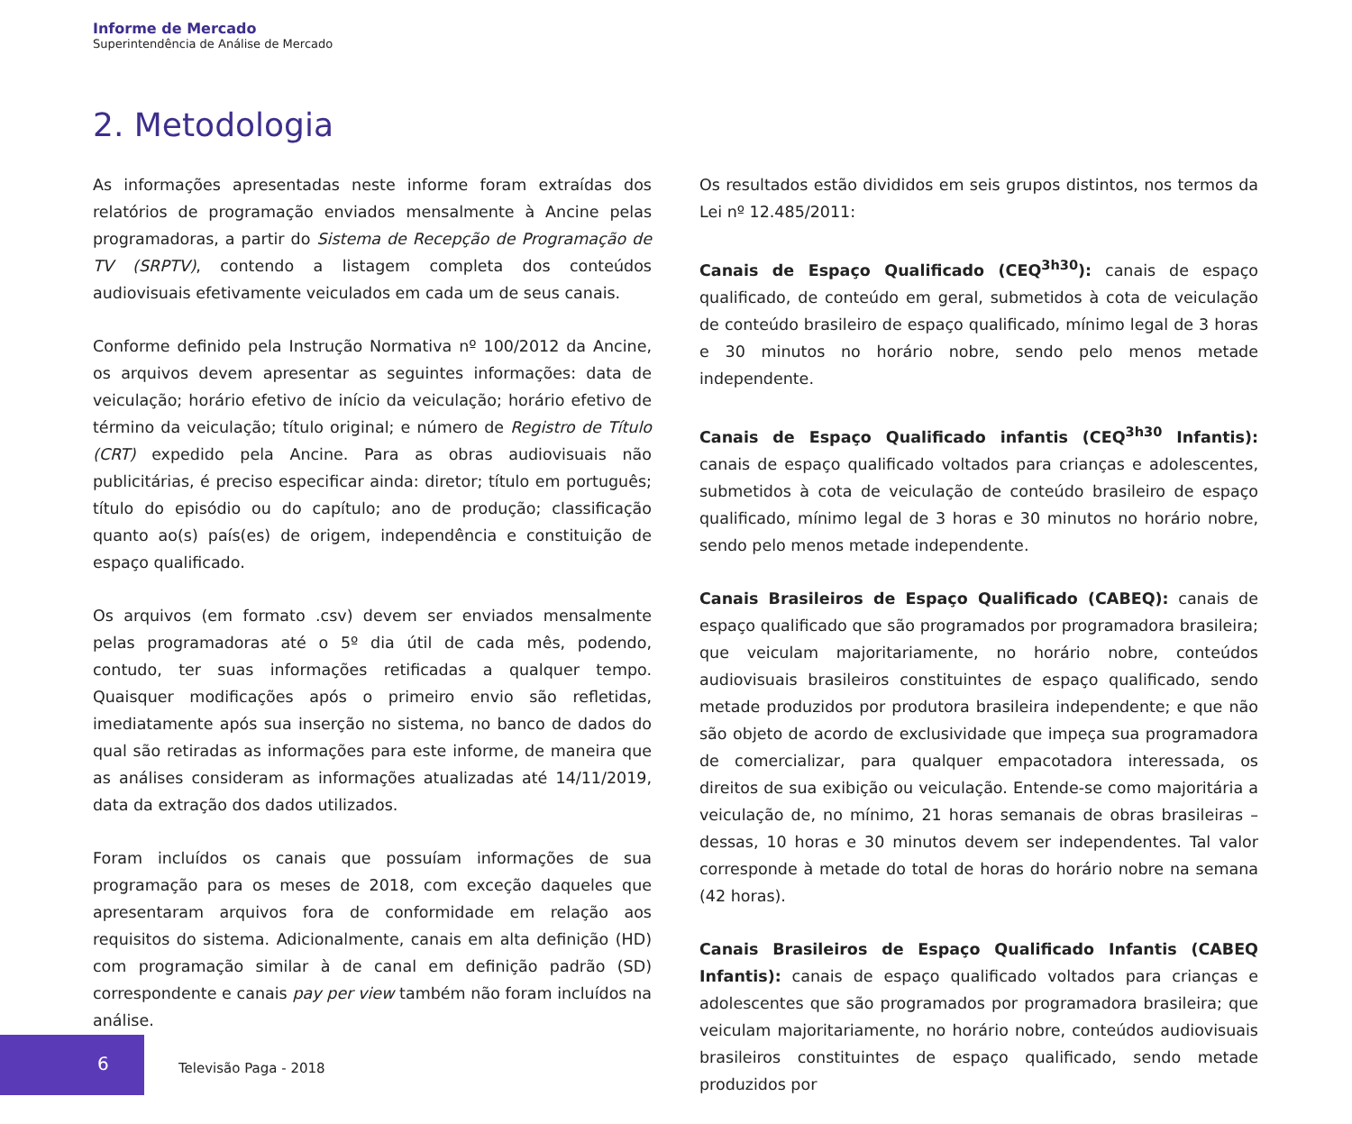Informe de Mercado
Superintendência de Análise de Mercado
2. Metodologia
As informações apresentadas neste informe foram extraídas dos relatórios de programação enviados mensalmente à Ancine pelas programadoras, a partir do Sistema de Recepção de Programação de TV (SRPTV), contendo a listagem completa dos conteúdos audiovisuais efetivamente veiculados em cada um de seus canais.
Conforme definido pela Instrução Normativa nº 100/2012 da Ancine, os arquivos devem apresentar as seguintes informações: data de veiculação; horário efetivo de início da veiculação; horário efetivo de término da veiculação; título original; e número de Registro de Título (CRT) expedido pela Ancine. Para as obras audiovisuais não publicitárias, é preciso especificar ainda: diretor; título em português; título do episódio ou do capítulo; ano de produção; classificação quanto ao(s) país(es) de origem, independência e constituição de espaço qualificado.
Os arquivos (em formato .csv) devem ser enviados mensalmente pelas programadoras até o 5º dia útil de cada mês, podendo, contudo, ter suas informações retificadas a qualquer tempo. Quaisquer modificações após o primeiro envio são refletidas, imediatamente após sua inserção no sistema, no banco de dados do qual são retiradas as informações para este informe, de maneira que as análises consideram as informações atualizadas até 14/11/2019, data da extração dos dados utilizados.
Foram incluídos os canais que possuíam informações de sua programação para os meses de 2018, com exceção daqueles que apresentaram arquivos fora de conformidade em relação aos requisitos do sistema. Adicionalmente, canais em alta definição (HD) com programação similar à de canal em definição padrão (SD) correspondente e canais pay per view também não foram incluídos na análise.
Os resultados estão divididos em seis grupos distintos, nos termos da Lei nº 12.485/2011:
Canais de Espaço Qualificado (CEQ<sup>3h30</sup>): canais de espaço qualificado, de conteúdo em geral, submetidos à cota de veiculação de conteúdo brasileiro de espaço qualificado, mínimo legal de 3 horas e 30 minutos no horário nobre, sendo pelo menos metade independente.
Canais de Espaço Qualificado infantis (CEQ<sup>3h30</sup> Infantis): canais de espaço qualificado voltados para crianças e adolescentes, submetidos à cota de veiculação de conteúdo brasileiro de espaço qualificado, mínimo legal de 3 horas e 30 minutos no horário nobre, sendo pelo menos metade independente.
Canais Brasileiros de Espaço Qualificado (CABEQ): canais de espaço qualificado que são programados por programadora brasileira; que veiculam majoritariamente, no horário nobre, conteúdos audiovisuais brasileiros constituintes de espaço qualificado, sendo metade produzidos por produtora brasileira independente; e que não são objeto de acordo de exclusividade que impeça sua programadora de comercializar, para qualquer empacotadora interessada, os direitos de sua exibição ou veiculação. Entende-se como majoritária a veiculação de, no mínimo, 21 horas semanais de obras brasileiras – dessas, 10 horas e 30 minutos devem ser independentes. Tal valor corresponde à metade do total de horas do horário nobre na semana (42 horas).
Canais Brasileiros de Espaço Qualificado Infantis (CABEQ Infantis): canais de espaço qualificado voltados para crianças e adolescentes que são programados por programadora brasileira; que veiculam majoritariamente, no horário nobre, conteúdos audiovisuais brasileiros constituintes de espaço qualificado, sendo metade produzidos por
6
Televisão Paga - 2018